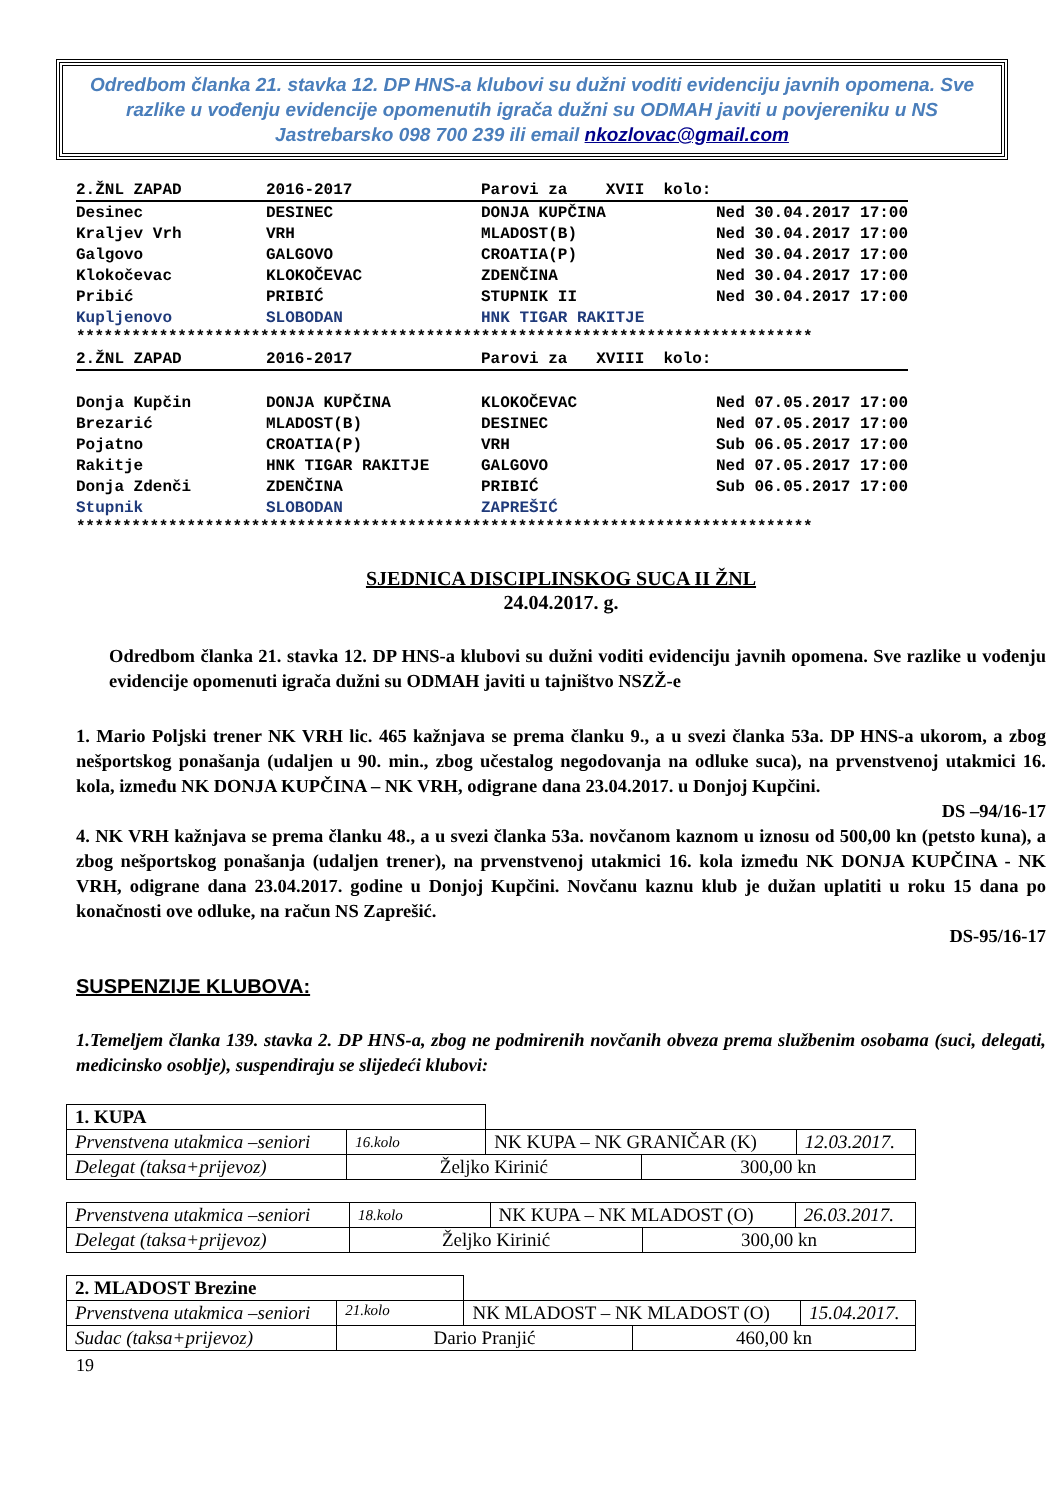Odredbom članka 21. stavka 12. DP HNS-a klubovi su dužni voditi evidenciju javnih opomena. Sve razlike u vođenju evidencije opomenutih igrača dužni su ODMAH javiti u povjereniku u NS Jastrebarsko 098 700 239 ili email nkozlovac@gmail.com
| 2.ŽNL ZAPAD | 2016-2017 | Parovi za XVII kolo: | |
| Desinec | DESINEC | DONJA KUPČINA | Ned 30.04.2017 17:00 |
| Kraljev Vrh | VRH | MLADOST(B) | Ned 30.04.2017 17:00 |
| Galgovo | GALGOVO | CROATIA(P) | Ned 30.04.2017 17:00 |
| Klokočevac | KLOKOČEVAC | ZDENČINA | Ned 30.04.2017 17:00 |
| Pribić | PRIBIĆ | STUPNIK II | Ned 30.04.2017 17:00 |
| Kupljenovo | SLOBODAN | HNK TIGAR RAKITJE | |
********************************************************************************
| 2.ŽNL ZAPAD | 2016-2017 | Parovi za XVIII kolo: | |
| Donja Kupčin | DONJA KUPČINA | KLOKOČEVAC | Ned 07.05.2017 17:00 |
| Brezarić | MLADOST(B) | DESINEC | Ned 07.05.2017 17:00 |
| Pojatno | CROATIA(P) | VRH | Sub 06.05.2017 17:00 |
| Rakitje | HNK TIGAR RAKITJE | GALGOVO | Ned 07.05.2017 17:00 |
| Donja Zdenči | ZDENČINA | PRIBIĆ | Sub 06.05.2017 17:00 |
| Stupnik | SLOBODAN | ZAPREŠIĆ | |
********************************************************************************
SJEDNICA DISCIPLINSKOG SUCA II ŽNL
24.04.2017. g.
Odredbom članka 21. stavka 12. DP HNS-a klubovi su dužni voditi evidenciju javnih opomena. Sve razlike u vođenju evidencije opomenuti igrača dužni su ODMAH javiti u tajništvo NSZŽ-e
1. Mario Poljski trener NK VRH lic. 465 kažnjava se prema članku 9., a u svezi članka 53a. DP HNS-a ukorom, a zbog nešportskog ponašanja (udaljen u 90. min., zbog učestalog negodovanja na odluke suca), na prvenstvenoj utakmici 16. kola, između NK DONJA KUPČINA – NK VRH, odigrane dana 23.04.2017. u Donjoj Kupčini.
DS –94/16-17
4. NK VRH kažnjava se prema članku 48., a u svezi članka 53a. novčanom kaznom u iznosu od 500,00 kn (petsto kuna), a zbog nešportskog ponašanja (udaljen trener), na prvenstvenoj utakmici 16. kola između NK DONJA KUPČINA - NK VRH, odigrane dana 23.04.2017. godine u Donjoj Kupčini. Novčanu kaznu klub je dužan uplatiti u roku 15 dana po konačnosti ove odluke, na račun NS Zaprešić.
DS-95/16-17
SUSPENZIJE KLUBOVA:
1.Temeljem članka 139. stavka 2. DP HNS-a, zbog ne podmirenih novčanih obveza prema službenim osobama (suci, delegati, medicinsko osoblje), suspendiraju se slijedeći klubovi:
| 1. KUPA | | | | |
| Prvenstvena utakmica –seniori | 16.kolo | NK KUPA – NK GRANIČAR (K) | | 12.03.2017. |
| Delegat (taksa+prijevoz) | Željko Kirinić | | 300,00 kn | |
| Prvenstvena utakmica –seniori | 18.kolo | NK KUPA – NK MLADOST (O) | | 26.03.2017. |
| Delegat (taksa+prijevoz) | Željko Kirinić | | 300,00 kn | |
| 2. MLADOST Brezine | | | | |
| Prvenstvena utakmica –seniori | 21.kolo | NK MLADOST – NK MLADOST (O) | | 15.04.2017. |
| Sudac (taksa+prijevoz) | Dario Pranjić | | 460,00 kn | |
19